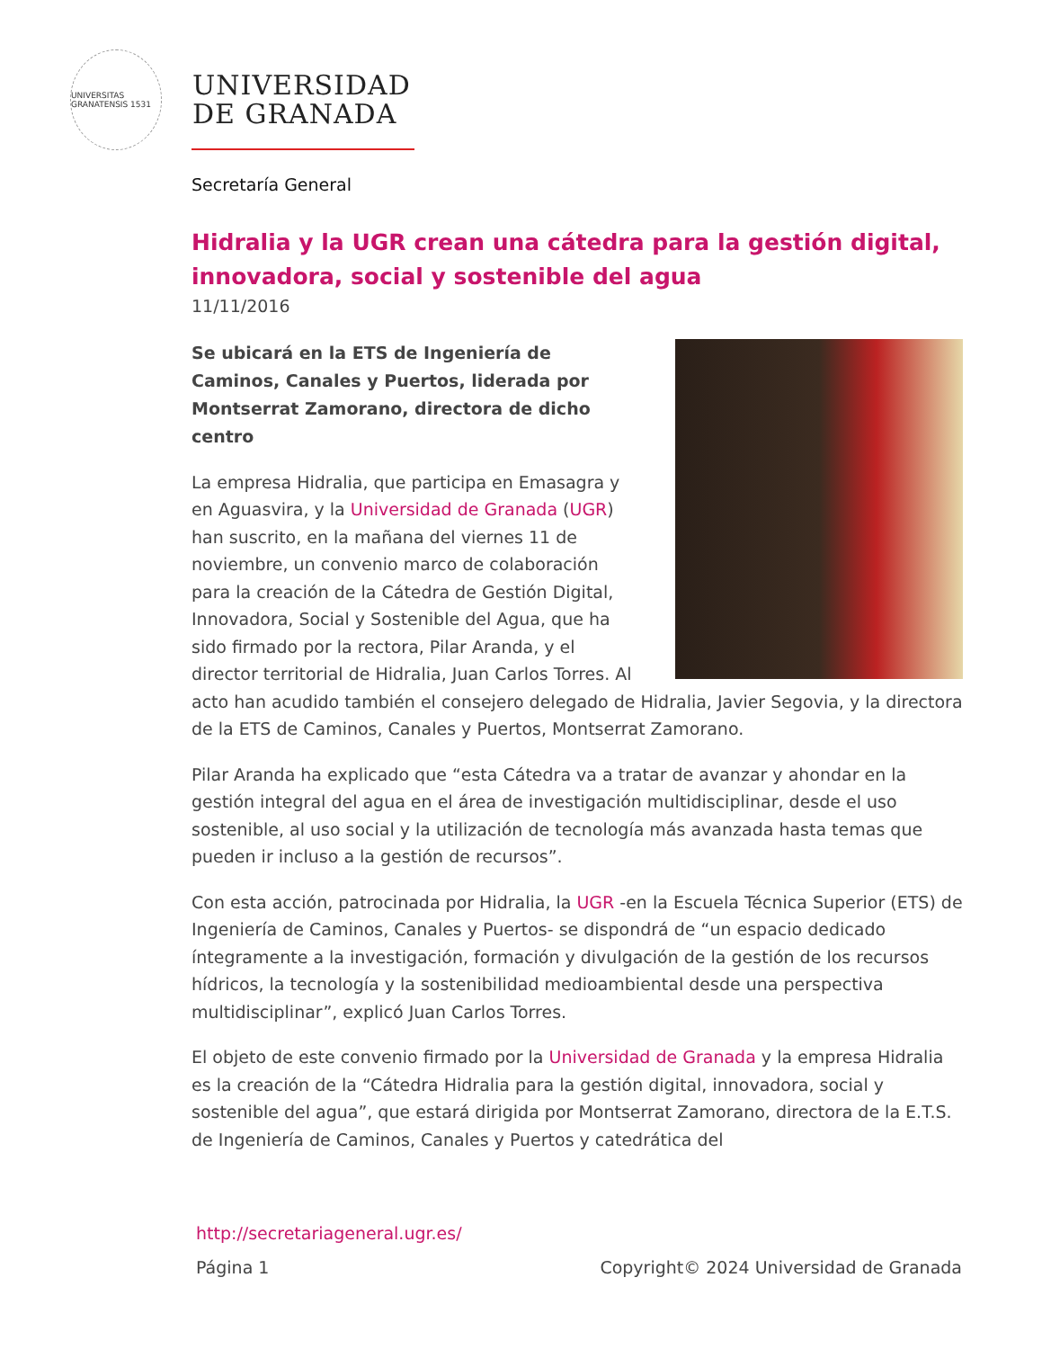UNIVERSITAS GRANATENSIS 1531
UNIVERSIDAD
DE GRANADA
Secretaría General
Hidralia y la UGR crean una cátedra para la gestión digital, innovadora, social y sostenible del agua
11/11/2016
Se ubicará en la ETS de Ingeniería de Caminos, Canales y Puertos, liderada por Montserrat Zamorano, directora de dicho centro
La empresa Hidralia, que participa en Emasagra y en Aguasvira, y la Universidad de Granada (UGR) han suscrito, en la mañana del viernes 11 de noviembre, un convenio marco de colaboración para la creación de la Cátedra de Gestión Digital, Innovadora, Social y Sostenible del Agua, que ha sido firmado por la rectora, Pilar Aranda, y el director territorial de Hidralia, Juan Carlos Torres. Al acto han acudido también el consejero delegado de Hidralia, Javier Segovia, y la directora de la ETS de Caminos, Canales y Puertos, Montserrat Zamorano.
Pilar Aranda ha explicado que “esta Cátedra va a tratar de avanzar y ahondar en la gestión integral del agua en el área de investigación multidisciplinar, desde el uso sostenible, al uso social y la utilización de tecnología más avanzada hasta temas que pueden ir incluso a la gestión de recursos”.
Con esta acción, patrocinada por Hidralia, la UGR -en la Escuela Técnica Superior (ETS) de Ingeniería de Caminos, Canales y Puertos- se dispondrá de “un espacio dedicado íntegramente a la investigación, formación y divulgación de la gestión de los recursos hídricos, la tecnología y la sostenibilidad medioambiental desde una perspectiva multidisciplinar”, explicó Juan Carlos Torres.
El objeto de este convenio firmado por la Universidad de Granada y la empresa Hidralia es la creación de la “Cátedra Hidralia para la gestión digital, innovadora, social y sostenible del agua”, que estará dirigida por Montserrat Zamorano, directora de la E.T.S. de Ingeniería de Caminos, Canales y Puertos y catedrática del
http://secretariageneral.ugr.es/
Página 1 Copyright© 2024 Universidad de Granada